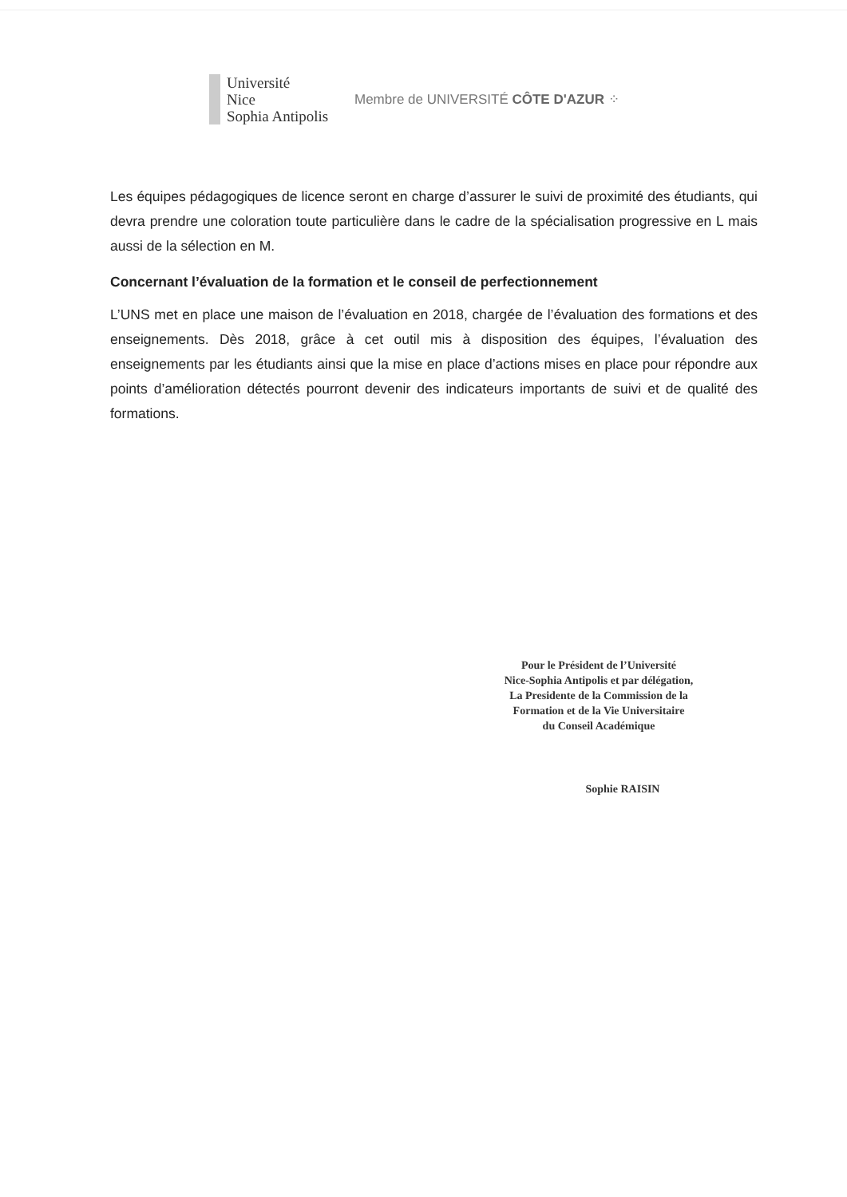Université
Nice
Sophia Antipolis
Membre de UNIVERSITÉ CÔTE D'AZUR ⁘
Les équipes pédagogiques de licence seront en charge d’assurer le suivi de proximité des étudiants, qui devra prendre une coloration toute particulière dans le cadre de la spécialisation progressive en L mais aussi de la sélection en M.
Concernant l’évaluation de la formation et le conseil de perfectionnement
L’UNS met en place une maison de l’évaluation en 2018, chargée de l’évaluation des formations et des enseignements. Dès 2018, grâce à cet outil mis à disposition des équipes, l’évaluation des enseignements par les étudiants ainsi que la mise en place d’actions mises en place pour répondre aux points d’amélioration détectés pourront devenir des indicateurs importants de suivi et de qualité des formations.
Pour le Président de l’Université
Nice-Sophia Antipolis et par délégation,
La Presidente de la Commission de la
Formation et de la Vie Universitaire
du Conseil Académique
Sophie RAISIN